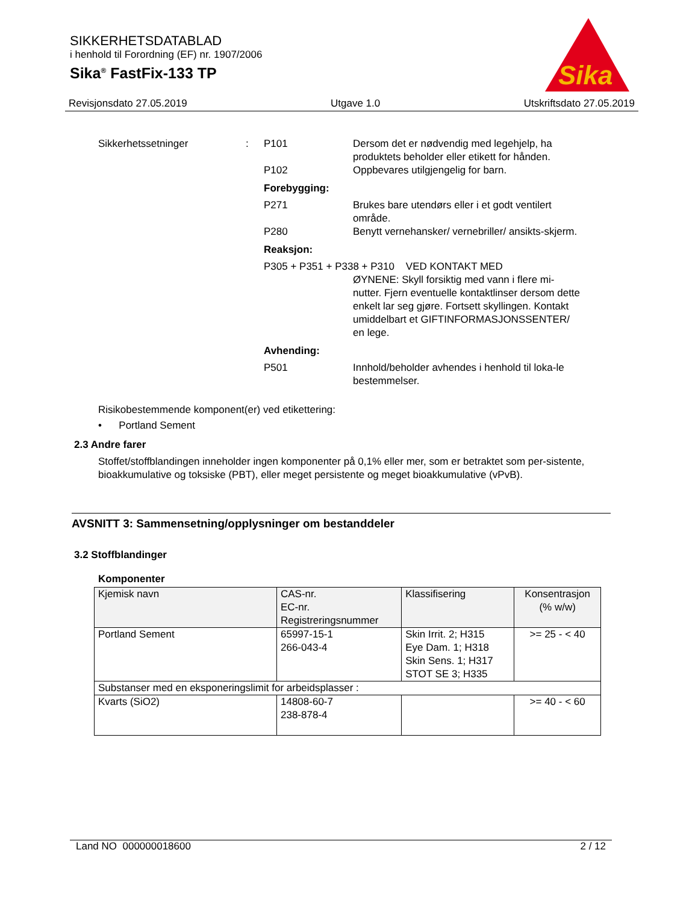SIKKERHETSDATABLAD
i henhold til Forordning (EF) nr. 1907/2006
Sika<sup>®</sup> FastFix-133 TP
Sika
Revisjonsdato 27.05.2019 Utgave 1.0 Utskriftsdato 27.05.2019
Sikkerhetssetninger : P101 Dersom det er nødvendig med legehjelp, ha produktets beholder eller etikett for hånden.
P102 Oppbevares utilgjengelig for barn.
Forebygging:
P271 Brukes bare utendørs eller i et godt ventilert område.
P280 Benytt vernehansker/ vernebriller/ ansikts-skjerm.
Reaksjon:
P305 + P351 + P338 + P310 VED KONTAKT MED
ØYNENE: Skyll forsiktig med vann i flere mi-nutter. Fjern eventuelle kontaktlinser dersom dette enkelt lar seg gjøre. Fortsett skyllingen. Kontakt umiddelbart et GIFTINFORMASJONSSENTER/ en lege.
Avhending:
P501 Innhold/beholder avhendes i henhold til loka-le bestemmelser.
Risikobestemmende komponent(er) ved etikettering:
• Portland Sement
2.3 Andre farer
Stoffet/stoffblandingen inneholder ingen komponenter på 0,1% eller mer, som er betraktet som per-sistente, bioakkumulative og toksiske (PBT), eller meget persistente og meget bioakkumulative (vPvB).
AVSNITT 3: Sammensetning/opplysninger om bestanddeler
3.2 Stoffblandinger
Komponenter
| Kjemisk navn | CAS-nr. EC-nr. Registreringsnummer | Klassifisering | Konsentrasjon (% w/w) |
| --- | --- | --- | --- |
| Portland Sement | 65997-15-1 266-043-4 | Skin Irrit. 2; H315 Eye Dam. 1; H318 Skin Sens. 1; H317 STOT SE 3; H335 | >= 25 - < 40 |
| Substanser med en eksponeringslimit for arbeidsplasser : | | | |
| Kvarts (SiO2) | 14808-60-7 238-878-4 | | >= 40 - < 60 |
Land NO 000000018600 2 / 12